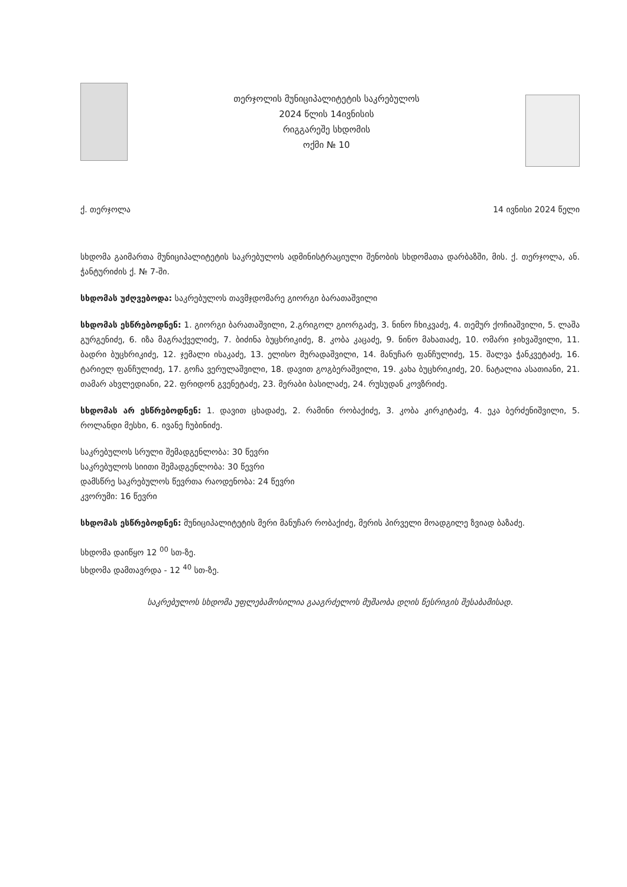თერჯოლის მუნიციპალიტეტის საკრებულოს
2024 წლის 14ივნისის
რიგგარეშე სხდომის
ოქმი № 10
ქ. თერჯოლა 14 ივნისი 2024 წელი
სხდომა გაიმართა მუნიციპალიტეტის საკრებულოს ადმინისტრაციული შენობის სხდომათა დარბაზში, მის. ქ. თერჯოლა, ან. ჭანტურიძის ქ. № 7-ში.
სხდომას უძღვებოდა: საკრებულოს თავმჯდომარე გიორგი ბარათაშვილი
სხდომას ესწრებოდნენ: 1. გიორგი ბარათაშვილი, 2.გრიგოლ გიორგაძე, 3. ნინო ჩხიკვაძე, 4. თემურ ქოჩიაშვილი, 5. ლაშა გურგენიძე, 6. იზა მაგრაქველიძე, 7. ბიძინა ბუცხრიკიძე, 8. კობა კაცაძე, 9. ნინო მახათაძე, 10. ომარი ჯიხვაშვილი, 11. ბადრი ბუცხრიკიძე, 12. ჯემალი ისაკაძე, 13. ელისო მურადაშვილი, 14. მანუჩარ ფანჩულიძე, 15. შალვა ჭანკვეტაძე, 16. ტარიელ ფანჩულიძე, 17. გოჩა ვერულაშვილი, 18. დავით გოგბერაშვილი, 19. კახა ბუცხრიკიძე, 20. ნატალია ასათიანი, 21. თამარ ახვლედიანი, 22. ფრიდონ გვენეტაძე, 23. მერაბი ბასილაძე, 24. რუსუდან კოვზრიძე.
სხდომას არ ესწრებოდნენ: 1. დავით ცხადაძე, 2. რამინი რობაქიძე, 3. კობა კირკიტაძე, 4. ეკა ბერძენიშვილი, 5. როლანდი მესხი, 6. ივანე ჩუბინიძე.
საკრებულოს სრული შემადგენლობა: 30 წევრი
საკრებულოს სიითი შემადგენლობა: 30 წევრი
დამსწრე საკრებულოს წევრთა რაოდენობა: 24 წევრი
კვორუმი: 16 წევრი
სხდომას ესწრებოდნენ: მუნიციპალიტეტის მერი მანუჩარ რობაქიძე, მერის პირველი მოადგილე ზვიად ბაზაძე.
სხდომა დაიწყო 12 <sup>00</sup> სთ-ზე.
სხდომა დამთავრდა - 12 <sup>40</sup> სთ-ზე.
საკრებულოს სხდომა უფლებამოსილია გააგრძელოს მუშაობა დღის წესრიგის შესაბამისად.